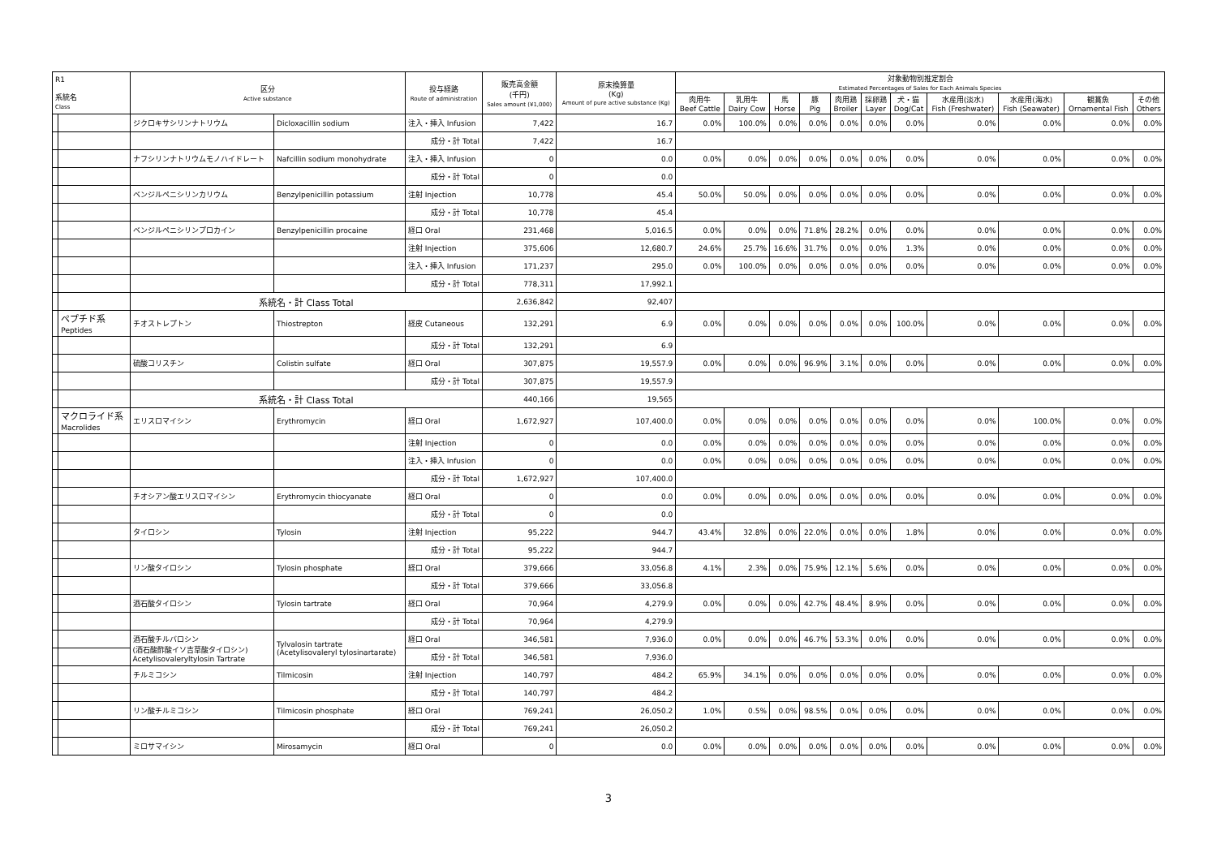| R1 系統名 Class | | 区分 Active substance | | 投与経路 Route of administration | 販売高金額 (千円) Sales amount (¥1,000) | 原末換算量 (Kg) Amount of pure active substance (Kg) | 対象動物別推定割合 Estimated Percentages of Sales for Each Animals Species | | | | | | | | | | |
| --- | --- | --- | --- | --- | --- | --- | --- | --- | --- | --- | --- | --- | --- | --- | --- | --- | --- |
| | | | | | | | 肉用牛 Beef Cattle | 乳用牛 Dairy Cow | 馬 Horse | 豚 Pig | 肉用鶏 Broiler | 採卵鶏 Layer | 犬・猫 Dog/Cat | 水産用(淡水) Fish (Freshwater) | 水産用(海水) Fish (Seawater) | 観賞魚 Ornamental Fish | その他 Others |
| | | ジクロキサシリンナトリウム | Dicloxacillin sodium | 注入・挿入 Infusion | 7,422 | 16.7 | 0.0% | 100.0% | 0.0% | 0.0% | 0.0% | 0.0% | 0.0% | 0.0% | 0.0% | 0.0% | 0.0% |
| | | | | 成分・計 Total | 7,422 | 16.7 | | | | | | | | | | | |
| | | ナフシリンナトリウムモノハイドレート | Nafcillin sodium monohydrate | 注入・挿入 Infusion | 0 | 0.0 | 0.0% | 0.0% | 0.0% | 0.0% | 0.0% | 0.0% | 0.0% | 0.0% | 0.0% | 0.0% | 0.0% |
| | | | | 成分・計 Total | 0 | 0.0 | | | | | | | | | | | |
| | | ベンジルペニシリンカリウム | Benzylpenicillin potassium | 注射 Injection | 10,778 | 45.4 | 50.0% | 50.0% | 0.0% | 0.0% | 0.0% | 0.0% | 0.0% | 0.0% | 0.0% | 0.0% | 0.0% |
| | | | | 成分・計 Total | 10,778 | 45.4 | | | | | | | | | | | |
| | | ベンジルペニシリンプロカイン | Benzylpenicillin procaine | 経口 Oral | 231,468 | 5,016.5 | 0.0% | 0.0% | 0.0% | 71.8% | 28.2% | 0.0% | 0.0% | 0.0% | 0.0% | 0.0% | 0.0% |
| | | | | 注射 Injection | 375,606 | 12,680.7 | 24.6% | 25.7% | 16.6% | 31.7% | 0.0% | 0.0% | 1.3% | 0.0% | 0.0% | 0.0% | 0.0% |
| | | | | 注入・挿入 Infusion | 171,237 | 295.0 | 0.0% | 100.0% | 0.0% | 0.0% | 0.0% | 0.0% | 0.0% | 0.0% | 0.0% | 0.0% | 0.0% |
| | | | | 成分・計 Total | 778,311 | 17,992.1 | | | | | | | | | | | |
| | | 系統名・計 Class Total | | | 2,636,842 | 92,407 | | | | | | | | | | | |
| | ペプチド系 Peptides | チオストレプトン | Thiostrepton | 経皮 Cutaneous | 132,291 | 6.9 | 0.0% | 0.0% | 0.0% | 0.0% | 0.0% | 0.0% | 100.0% | 0.0% | 0.0% | 0.0% | 0.0% |
| | | | | 成分・計 Total | 132,291 | 6.9 | | | | | | | | | | | |
| | | 硫酸コリスチン | Colistin sulfate | 経口 Oral | 307,875 | 19,557.9 | 0.0% | 0.0% | 0.0% | 96.9% | 3.1% | 0.0% | 0.0% | 0.0% | 0.0% | 0.0% | 0.0% |
| | | | | 成分・計 Total | 307,875 | 19,557.9 | | | | | | | | | | | |
| | | 系統名・計 Class Total | | | 440,166 | 19,565 | | | | | | | | | | | |
| | マクロライド系 Macrolides | エリスロマイシン | Erythromycin | 経口 Oral | 1,672,927 | 107,400.0 | 0.0% | 0.0% | 0.0% | 0.0% | 0.0% | 0.0% | 0.0% | 0.0% | 100.0% | 0.0% | 0.0% |
| | | | | 注射 Injection | 0 | 0.0 | 0.0% | 0.0% | 0.0% | 0.0% | 0.0% | 0.0% | 0.0% | 0.0% | 0.0% | 0.0% | 0.0% |
| | | | | 注入・挿入 Infusion | 0 | 0.0 | 0.0% | 0.0% | 0.0% | 0.0% | 0.0% | 0.0% | 0.0% | 0.0% | 0.0% | 0.0% | 0.0% |
| | | | | 成分・計 Total | 1,672,927 | 107,400.0 | | | | | | | | | | | |
| | | チオシアン酸エリスロマイシン | Erythromycin thiocyanate | 経口 Oral | 0 | 0.0 | 0.0% | 0.0% | 0.0% | 0.0% | 0.0% | 0.0% | 0.0% | 0.0% | 0.0% | 0.0% | 0.0% |
| | | | | 成分・計 Total | 0 | 0.0 | | | | | | | | | | | |
| | | タイロシン | Tylosin | 注射 Injection | 95,222 | 944.7 | 43.4% | 32.8% | 0.0% | 22.0% | 0.0% | 0.0% | 1.8% | 0.0% | 0.0% | 0.0% | 0.0% |
| | | | | 成分・計 Total | 95,222 | 944.7 | | | | | | | | | | | |
| | | リン酸タイロシン | Tylosin phosphate | 経口 Oral | 379,666 | 33,056.8 | 4.1% | 2.3% | 0.0% | 75.9% | 12.1% | 5.6% | 0.0% | 0.0% | 0.0% | 0.0% | 0.0% |
| | | | | 成分・計 Total | 379,666 | 33,056.8 | | | | | | | | | | | |
| | | 酒石酸タイロシン | Tylosin tartrate | 経口 Oral | 70,964 | 4,279.9 | 0.0% | 0.0% | 0.0% | 42.7% | 48.4% | 8.9% | 0.0% | 0.0% | 0.0% | 0.0% | 0.0% |
| | | | | 成分・計 Total | 70,964 | 4,279.9 | | | | | | | | | | | |
| | | 酒石酸チルバロシン (酒石酸酢酸イソ吉草酸タイロシン) Acetylisovaleryltylosin Tartrate | Tylvalosin tartrate (Acetylisovaleryl tylosinartarate) | 経口 Oral | 346,581 | 7,936.0 | 0.0% | 0.0% | 0.0% | 46.7% | 53.3% | 0.0% | 0.0% | 0.0% | 0.0% | 0.0% | 0.0% |
| | | | | 成分・計 Total | 346,581 | 7,936.0 | | | | | | | | | | | |
| | | チルミコシン | Tilmicosin | 注射 Injection | 140,797 | 484.2 | 65.9% | 34.1% | 0.0% | 0.0% | 0.0% | 0.0% | 0.0% | 0.0% | 0.0% | 0.0% | 0.0% |
| | | | | 成分・計 Total | 140,797 | 484.2 | | | | | | | | | | | |
| | | リン酸チルミコシン | Tilmicosin phosphate | 経口 Oral | 769,241 | 26,050.2 | 1.0% | 0.5% | 0.0% | 98.5% | 0.0% | 0.0% | 0.0% | 0.0% | 0.0% | 0.0% | 0.0% |
| | | | | 成分・計 Total | 769,241 | 26,050.2 | | | | | | | | | | | |
| | | ミロサマイシン | Mirosamycin | 経口 Oral | 0 | 0.0 | 0.0% | 0.0% | 0.0% | 0.0% | 0.0% | 0.0% | 0.0% | 0.0% | 0.0% | 0.0% | 0.0% |
3